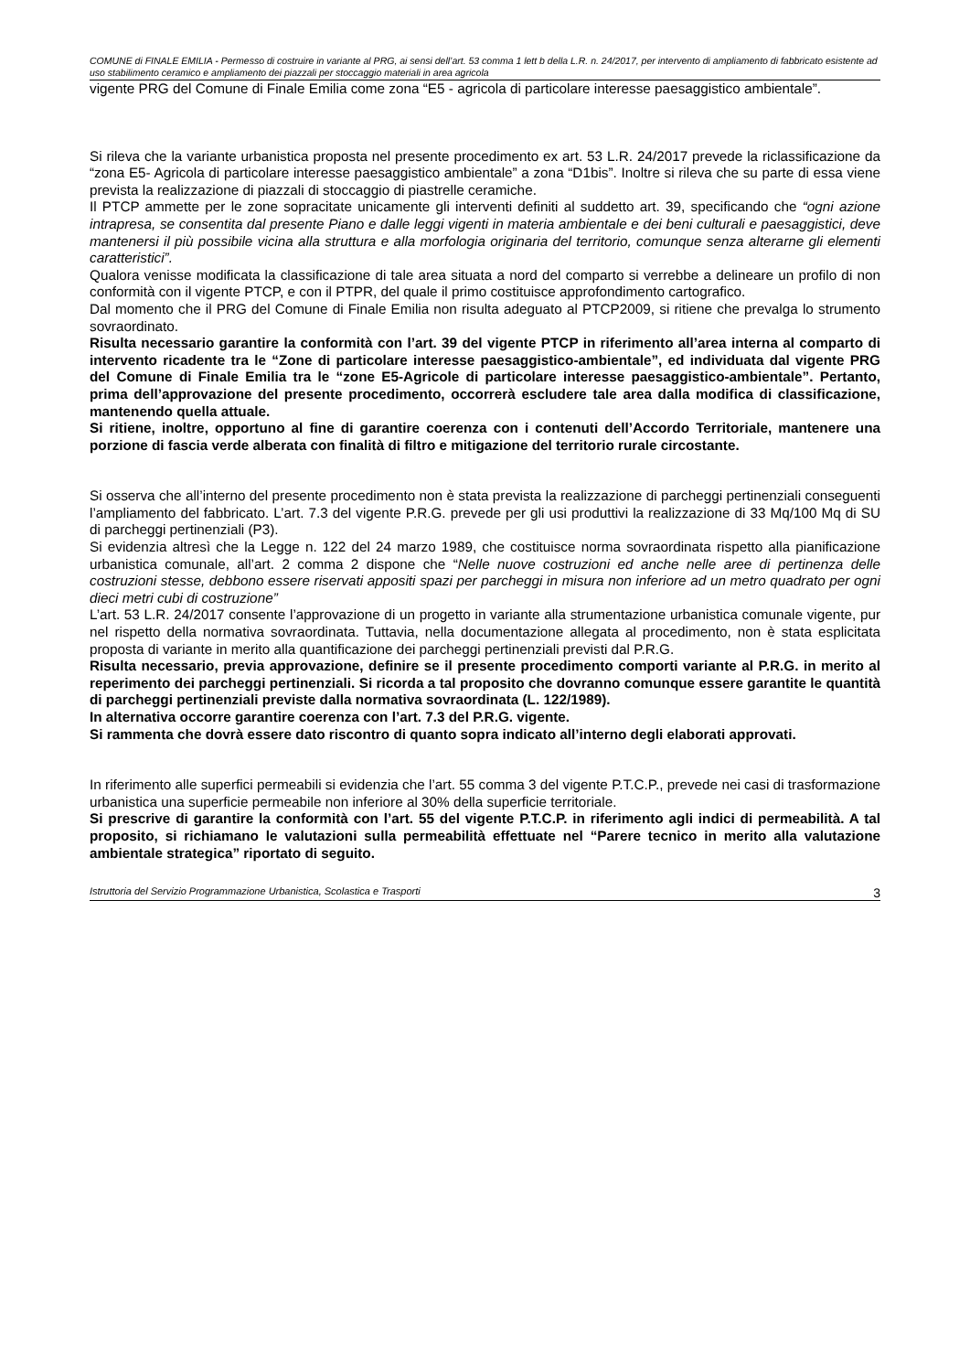COMUNE di FINALE EMILIA - Permesso di costruire in variante al PRG, ai sensi dell’art. 53 comma 1 lett b della L.R. n. 24/2017, per intervento di ampliamento di fabbricato esistente ad uso stabilimento ceramico e ampliamento dei piazzali per stoccaggio materiali in area agricola
vigente PRG del Comune di Finale Emilia come zona “E5 - agricola di particolare interesse paesaggistico ambientale”.
Si rileva che la variante urbanistica proposta nel presente procedimento ex art. 53 L.R. 24/2017 prevede la riclassificazione da “zona E5- Agricola di particolare interesse paesaggistico ambientale” a zona “D1bis”. Inoltre si rileva che su parte di essa viene prevista la realizzazione di piazzali di stoccaggio di piastrelle ceramiche.
Il PTCP ammette per le zone sopracitate unicamente gli interventi definiti al suddetto art. 39, specificando che “ogni azione intrapresa, se consentita dal presente Piano e dalle leggi vigenti in materia ambientale e dei beni culturali e paesaggistici, deve mantenersi il più possibile vicina alla struttura e alla morfologia originaria del territorio, comunque senza alterarne gli elementi caratteristici”.
Qualora venisse modificata la classificazione di tale area situata a nord del comparto si verrebbe a delineare un profilo di non conformità con il vigente PTCP, e con il PTPR, del quale il primo costituisce approfondimento cartografico.
Dal momento che il PRG del Comune di Finale Emilia non risulta adeguato al PTCP2009, si ritiene che prevalga lo strumento sovraordinato.
Risulta necessario garantire la conformità con l’art. 39 del vigente PTCP in riferimento all’area interna al comparto di intervento ricadente tra le “Zone di particolare interesse paesaggistico-ambientale”, ed individuata dal vigente PRG del Comune di Finale Emilia tra le “zone E5-Agricole di particolare interesse paesaggistico-ambientale”. Pertanto, prima dell’approvazione del presente procedimento, occorrerà escludere tale area dalla modifica di classificazione, mantenendo quella attuale.
Si ritiene, inoltre, opportuno al fine di garantire coerenza con i contenuti dell’Accordo Territoriale, mantenere una porzione di fascia verde alberata con finalità di filtro e mitigazione del territorio rurale circostante.
Si osserva che all’interno del presente procedimento non è stata prevista la realizzazione di parcheggi pertinenziali conseguenti l’ampliamento del fabbricato. L’art. 7.3 del vigente P.R.G. prevede per gli usi produttivi la realizzazione di 33 Mq/100 Mq di SU di parcheggi pertinenziali (P3).
Si evidenzia altresì che la Legge n. 122 del 24 marzo 1989, che costituisce norma sovraordinata rispetto alla pianificazione urbanistica comunale, all’art. 2 comma 2 dispone che “Nelle nuove costruzioni ed anche nelle aree di pertinenza delle costruzioni stesse, debbono essere riservati appositi spazi per parcheggi in misura non inferiore ad un metro quadrato per ogni dieci metri cubi di costruzione”
L’art. 53 L.R. 24/2017 consente l’approvazione di un progetto in variante alla strumentazione urbanistica comunale vigente, pur nel rispetto della normativa sovraordinata. Tuttavia, nella documentazione allegata al procedimento, non è stata esplicitata proposta di variante in merito alla quantificazione dei parcheggi pertinenziali previsti dal P.R.G.
Risulta necessario, previa approvazione, definire se il presente procedimento comporti variante al P.R.G. in merito al reperimento dei parcheggi pertinenziali. Si ricorda a tal proposito che dovranno comunque essere garantite le quantità di parcheggi pertinenziali previste dalla normativa sovraordinata (L. 122/1989).
In alternativa occorre garantire coerenza con l’art. 7.3 del P.R.G. vigente.
Si rammenta che dovrà essere dato riscontro di quanto sopra indicato all’interno degli elaborati approvati.
In riferimento alle superfici permeabili si evidenzia che l’art. 55 comma 3 del vigente P.T.C.P., prevede nei casi di trasformazione urbanistica una superficie permeabile non inferiore al 30% della superficie territoriale.
Si prescrive di garantire la conformità con l’art. 55 del vigente P.T.C.P. in riferimento agli indici di permeabilità. A tal proposito, si richiamano le valutazioni sulla permeabilità effettuate nel “Parere tecnico in merito alla valutazione ambientale strategica” riportato di seguito.
Istruttoria del Servizio Programmazione Urbanistica, Scolastica e Trasporti 3